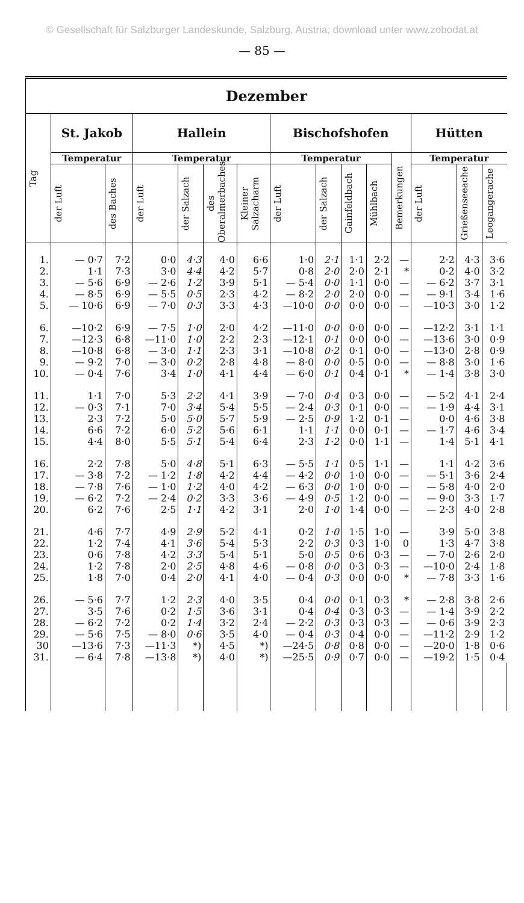© Gesellschaft für Salzburger Landeskunde, Salzburg, Austria; download unter www.zobodat.at
— 85 —
| Dezember | | | | | | | | | | | | | | |
| --- | --- | --- | --- | --- | --- | --- | --- | --- | --- | --- | --- | --- | --- | --- |
| Tag | St. Jakob | | Hallein | | | | Bischofshofen | | | | | Hütten | | |
| | Temperatur | | Temperatur | | | | Temperatur | | | | Bemerkungen | Temperatur | | |
| | der Luft | des Baches | der Luft | der Salzach | des Oberalmerbaches | Kleiner Salzacharm | der Luft | der Salzach | Gainfeldbach | Mühlbach | | der Luft | Grießenseeache | Leogangerache |
| 1. | — 0·7 | 7·2 | 0·0 | 4·3 | 4·0 | 6·6 | 1·0 | 2·1 | 1·1 | 2·2 | — | 2·2 | 4·3 | 3·6 |
| 2. | 1·1 | 7·3 | 3·0 | 4·4 | 4·2 | 5·7 | 0·8 | 2·0 | 2·0 | 2·1 | * | 0·2 | 4·0 | 3·2 |
| 3. | — 5·6 | 6·9 | — 2·6 | 1·2 | 3·9 | 5·1 | — 5·4 | 0·0 | 1·1 | 0·0 | — | — 6·2 | 3·7 | 3·1 |
| 4. | — 8·5 | 6·9 | — 5·5 | 0·5 | 2·3 | 4·2 | — 8·2 | 2·0 | 2·0 | 0·0 | — | — 9·1 | 3·4 | 1·6 |
| 5. | — 10·6 | 6·9 | — 7·0 | 0·3 | 3·3 | 4·3 | —10·0 | 0·0 | 0·0 | 0·0 | — | —10·3 | 3·0 | 1·2 |
| 6. | —10·2 | 6·9 | — 7·5 | 1·0 | 2·0 | 4·2 | —11·0 | 0·0 | 0·0 | 0·0 | — | —12·2 | 3·1 | 1·1 |
| 7. | —12·3 | 6·8 | —11·0 | 1·0 | 2·2 | 2·3 | —12·1 | 0·1 | 0·0 | 0·0 | — | —13·6 | 3·0 | 0·9 |
| 8. | —10·8 | 6·8 | — 3·0 | 1·1 | 2·3 | 3·1 | —10·8 | 0·2 | 0·1 | 0·0 | — | —13·0 | 2·8 | 0·9 |
| 9. | — 9·2 | 7·0 | — 3·0 | 0·2 | 2·8 | 4·8 | — 8·0 | 0·0 | 0·5 | 0·0 | — | — 8·8 | 3·0 | 1·6 |
| 10. | — 0·4 | 7·6 | 3·4 | 1·0 | 4·1 | 4·4 | — 6·0 | 0·1 | 0·4 | 0·1 | * | — 1·4 | 3·8 | 3·0 |
| 11. | 1·1 | 7·0 | 5·3 | 2·2 | 4·1 | 3·9 | — 7·0 | 0·4 | 0·3 | 0·0 | — | — 5·2 | 4·1 | 2·4 |
| 12. | — 0·3 | 7·1 | 7·0 | 3·4 | 5·4 | 5·5 | — 2·4 | 0·3 | 0·1 | 0·0 | — | — 1·9 | 4·4 | 3·1 |
| 13. | 2·3 | 7·2 | 5·0 | 5·0 | 5·7 | 5·9 | — 2·5 | 0·9 | 1·2 | 0·1 | — | 0·0 | 4·6 | 3·8 |
| 14. | 6·6 | 7·2 | 6·0 | 5·2 | 5·6 | 6·1 | 1·1 | 1·1 | 0·0 | 0·1 | — | — 1·7 | 4·6 | 3·4 |
| 15. | 4·4 | 8·0 | 5·5 | 5·1 | 5·4 | 6·4 | 2·3 | 1·2 | 0·0 | 1·1 | — | 1·4 | 5·1 | 4·1 |
| 16. | 2·2 | 7·8 | 5·0 | 4·8 | 5·1 | 6·3 | — 5·5 | 1·1 | 0·5 | 1·1 | — | 1·1 | 4·2 | 3·6 |
| 17. | — 3·8 | 7·2 | — 1·2 | 1·8 | 4·2 | 4·4 | — 4·2 | 0·0 | 1·0 | 0·0 | — | — 5·1 | 3·6 | 2·4 |
| 18. | — 7·8 | 7·6 | — 1·0 | 1·2 | 4·0 | 4·2 | — 6·3 | 0·0 | 1·0 | 0·0 | — | — 5·8 | 4·0 | 2·0 |
| 19. | — 6·2 | 7·2 | — 2·4 | 0·2 | 3·3 | 3·6 | — 4·9 | 0·5 | 1·2 | 0·0 | — | — 9·0 | 3·3 | 1·7 |
| 20. | 6·2 | 7·6 | 2·5 | 1·1 | 4·2 | 3·1 | 2·0 | 1·0 | 1·4 | 0·0 | — | — 2·3 | 4·0 | 2·8 |
| 21. | 4·6 | 7·7 | 4·9 | 2·9 | 5·2 | 4·1 | 0·2 | 1·0 | 1·5 | 1·0 | — | 3·9 | 5·0 | 3·8 |
| 22. | 1·2 | 7·4 | 4·1 | 3·6 | 5·4 | 5·3 | 2·2 | 0·3 | 0·3 | 1·0 | 0 | 1·3 | 4·7 | 3·8 |
| 23. | 0·6 | 7·8 | 4·2 | 3·3 | 5·4 | 5·1 | 5·0 | 0·5 | 0·6 | 0·3 | — | — 7·0 | 2·6 | 2·0 |
| 24. | 1·2 | 7·8 | 2·0 | 2·5 | 4·8 | 4·6 | — 0·8 | 0·0 | 0·3 | 0·3 | — | —10·0 | 2·4 | 1·8 |
| 25. | 1·8 | 7·0 | 0·4 | 2·0 | 4·1 | 4·0 | — 0·4 | 0·3 | 0·0 | 0·0 | * | — 7·8 | 3·3 | 1·6 |
| 26. | — 5·6 | 7·7 | 1·2 | 2·3 | 4·0 | 3·5 | 0·4 | 0·0 | 0·1 | 0·3 | * | — 2·8 | 3·8 | 2·6 |
| 27. | 3·5 | 7·6 | 0·2 | 1·5 | 3·6 | 3·1 | 0·4 | 0·4 | 0·3 | 0·3 | — | — 1·4 | 3·9 | 2·2 |
| 28. | — 6·2 | 7·2 | 0·2 | 1·4 | 3·2 | 2·4 | — 2·2 | 0·3 | 0·3 | 0·3 | — | — 0·6 | 3·9 | 2·3 |
| 29. | — 5·6 | 7·5 | — 8·0 | 0·6 | 3·5 | 4·0 | — 0·4 | 0·3 | 0·4 | 0·0 | — | —11·2 | 2·9 | 1·2 |
| 30 | —13·6 | 7·3 | —11·3 | *) | 4·5 | *) | —24·5 | 0·8 | 0·8 | 0·0 | — | —20·0 | 1·8 | 0·6 |
| 31. | — 6·4 | 7·8 | —13·8 | *) | 4·0 | *) | —25·5 | 0·9 | 0·7 | 0·0 | — | —19·2 | 1·5 | 0·4 |